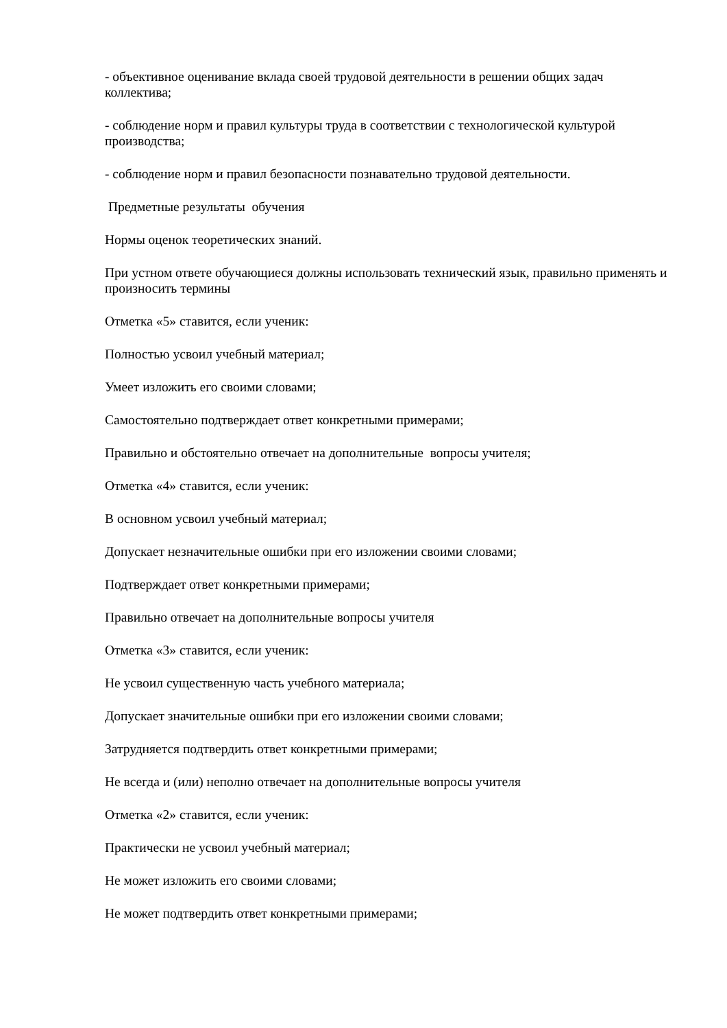- объективное оценивание вклада своей трудовой деятельности в решении общих задач коллектива;
- соблюдение норм и правил культуры труда в соответствии с технологической культурой производства;
- соблюдение норм и правил безопасности познавательно трудовой деятельности.
Предметные результаты обучения
Нормы оценок теоретических знаний.
При устном ответе обучающиеся должны использовать технический язык, правильно применять и произносить термины
Отметка «5» ставится, если ученик:
Полностью усвоил учебный материал;
Умеет изложить его своими словами;
Самостоятельно подтверждает ответ конкретными примерами;
Правильно и обстоятельно отвечает на дополнительные вопросы учителя;
Отметка «4» ставится, если ученик:
В основном усвоил учебный материал;
Допускает незначительные ошибки при его изложении своими словами;
Подтверждает ответ конкретными примерами;
Правильно отвечает на дополнительные вопросы учителя
Отметка «3» ставится, если ученик:
Не усвоил существенную часть учебного материала;
Допускает значительные ошибки при его изложении своими словами;
Затрудняется подтвердить ответ конкретными примерами;
Не всегда и (или) неполно отвечает на дополнительные вопросы учителя
Отметка «2» ставится, если ученик:
Практически не усвоил учебный материал;
Не может изложить его своими словами;
Не может подтвердить ответ конкретными примерами;